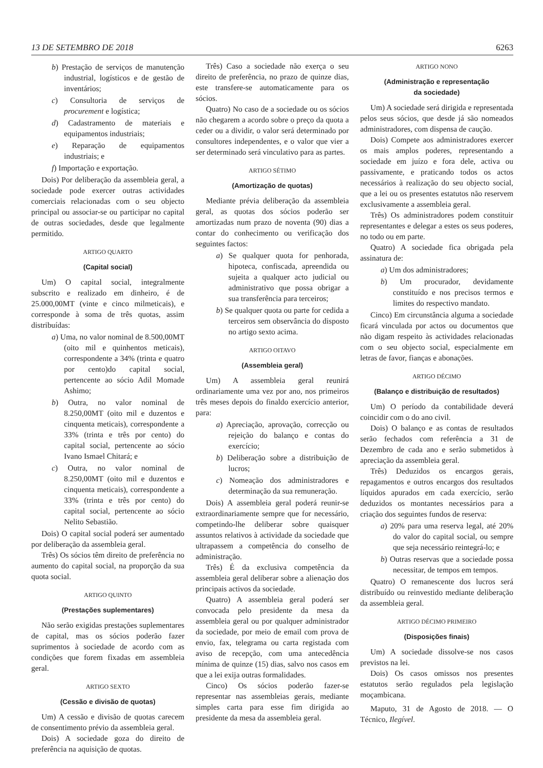13 DE SETEMBRO DE 2018 6263
b) Prestação de serviços de manutenção industrial, logísticos e de gestão de inventários;
c) Consultoria de serviços de procurement e logística;
d) Cadastramento de materiais e equipamentos industriais;
e) Reparação de equipamentos industriais; e
f) Importação e exportação.
Dois) Por deliberação da assembleia geral, a sociedade pode exercer outras actividades comerciais relacionadas com o seu objecto principal ou associar-se ou participar no capital de outras sociedades, desde que legalmente permitido.
ARTIGO QUARTO
(Capital social)
Um) O capital social, integralmente subscrito e realizado em dinheiro, é de 25.000,00MT (vinte e cinco milmeticais), e corresponde à soma de três quotas, assim distribuídas:
a) Uma, no valor nominal de 8.500,00MT (oito mil e quinhentos meticais), correspondente a 34% (trinta e quatro por cento)do capital social, pertencente ao sócio Adil Momade Ashimo;
b) Outra, no valor nominal de 8.250,00MT (oito mil e duzentos e cinquenta meticais), correspondente a 33% (trinta e três por cento) do capital social, pertencente ao sócio Ivano Ismael Chitará; e
c) Outra, no valor nominal de 8.250,00MT (oito mil e duzentos e cinquenta meticais), correspondente a 33% (trinta e três por cento) do capital social, pertencente ao sócio Nelito Sebastião.
Dois) O capital social poderá ser aumentado por deliberação da assembleia geral.
Três) Os sócios têm direito de preferência no aumento do capital social, na proporção da sua quota social.
ARTIGO QUINTO
(Prestações suplementares)
Não serão exigidas prestações suplementares de capital, mas os sócios poderão fazer suprimentos à sociedade de acordo com as condições que forem fixadas em assembleia geral.
ARTIGO SEXTO
(Cessão e divisão de quotas)
Um) A cessão e divisão de quotas carecem de consentimento prévio da assembleia geral.
Dois) A sociedade goza do direito de preferência na aquisição de quotas.
Três) Caso a sociedade não exerça o seu direito de preferência, no prazo de quinze dias, este transfere-se automaticamente para os sócios.
Quatro) No caso de a sociedade ou os sócios não chegarem a acordo sobre o preço da quota a ceder ou a dividir, o valor será determinado por consultores independentes, e o valor que vier a ser determinado será vinculativo para as partes.
ARTIGO SÉTIMO
(Amortização de quotas)
Mediante prévia deliberação da assembleia geral, as quotas dos sócios poderão ser amortizadas num prazo de noventa (90) dias a contar do conhecimento ou verificação dos seguintes factos:
a) Se qualquer quota for penhorada, hipoteca, confiscada, apreendida ou sujeita a qualquer acto judicial ou administrativo que possa obrigar a sua transferência para terceiros;
b) Se qualquer quota ou parte for cedida a terceiros sem observância do disposto no artigo sexto acima.
ARTIGO OITAVO
(Assembleia geral)
Um) A assembleia geral reunirá ordinariamente uma vez por ano, nos primeiros três meses depois do finaldo exercício anterior, para:
a) Apreciação, aprovação, correcção ou rejeição do balanço e contas do exercício;
b) Deliberação sobre a distribuição de lucros;
c) Nomeação dos administradores e determinação da sua remuneração.
Dois) A assembleia geral poderá reunir-se extraordinariamente sempre que for necessário, competindo-lhe deliberar sobre quaisquer assuntos relativos à actividade da sociedade que ultrapassem a competência do conselho de administração.
Três) É da exclusiva competência da assembleia geral deliberar sobre a alienação dos principais activos da sociedade.
Quatro) A assembleia geral poderá ser convocada pelo presidente da mesa da assembleia geral ou por qualquer administrador da sociedade, por meio de email com prova de envio, fax, telegrama ou carta registada com aviso de recepção, com uma antecedência mínima de quinze (15) dias, salvo nos casos em que a lei exija outras formalidades.
Cinco) Os sócios poderão fazer-se representar nas assembleias gerais, mediante simples carta para esse fim dirigida ao presidente da mesa da assembleia geral.
ARTIGO NONO
(Administração e representação
da sociedade)
Um) A sociedade será dirigida e representada pelos seus sócios, que desde já são nomeados administradores, com dispensa de caução.
Dois) Compete aos administradores exercer os mais amplos poderes, representando a sociedade em juízo e fora dele, activa ou passivamente, e praticando todos os actos necessários à realização do seu objecto social, que a lei ou os presentes estatutos não reservem exclusivamente a assembleia geral.
Três) Os administradores podem constituir representantes e delegar a estes os seus poderes, no todo ou em parte.
Quatro) A sociedade fica obrigada pela assinatura de:
a) Um dos administradores;
b) Um procurador, devidamente constituído e nos precisos termos e limites do respectivo mandato.
Cinco) Em circunstância alguma a sociedade ficará vinculada por actos ou documentos que não digam respeito às actividades relacionadas com o seu objecto social, especialmente em letras de favor, fianças e abonações.
ARTIGO DÉCIMO
(Balanço e distribuição de resultados)
Um) O período da contabilidade deverá coincidir com o do ano civil.
Dois) O balanço e as contas de resultados serão fechados com referência a 31 de Dezembro de cada ano e serão submetidos à apreciação da assembleia geral.
Três) Deduzidos os encargos gerais, repagamentos e outros encargos dos resultados líquidos apurados em cada exercício, serão deduzidos os montantes necessários para a criação dos seguintes fundos de reserva:
a) 20% para uma reserva legal, até 20% do valor do capital social, ou sempre que seja necessário reintegrá-lo; e
b) Outras reservas que a sociedade possa necessitar, de tempos em tempos.
Quatro) O remanescente dos lucros será distribuído ou reinvestido mediante deliberação da assembleia geral.
ARTIGO DÉCIMO PRIMEIRO
(Disposições finais)
Um) A sociedade dissolve-se nos casos previstos na lei.
Dois) Os casos omissos nos presentes estatutos serão regulados pela legislação moçambicana.
Maputo, 31 de Agosto de 2018. — O Técnico, Ilegível.